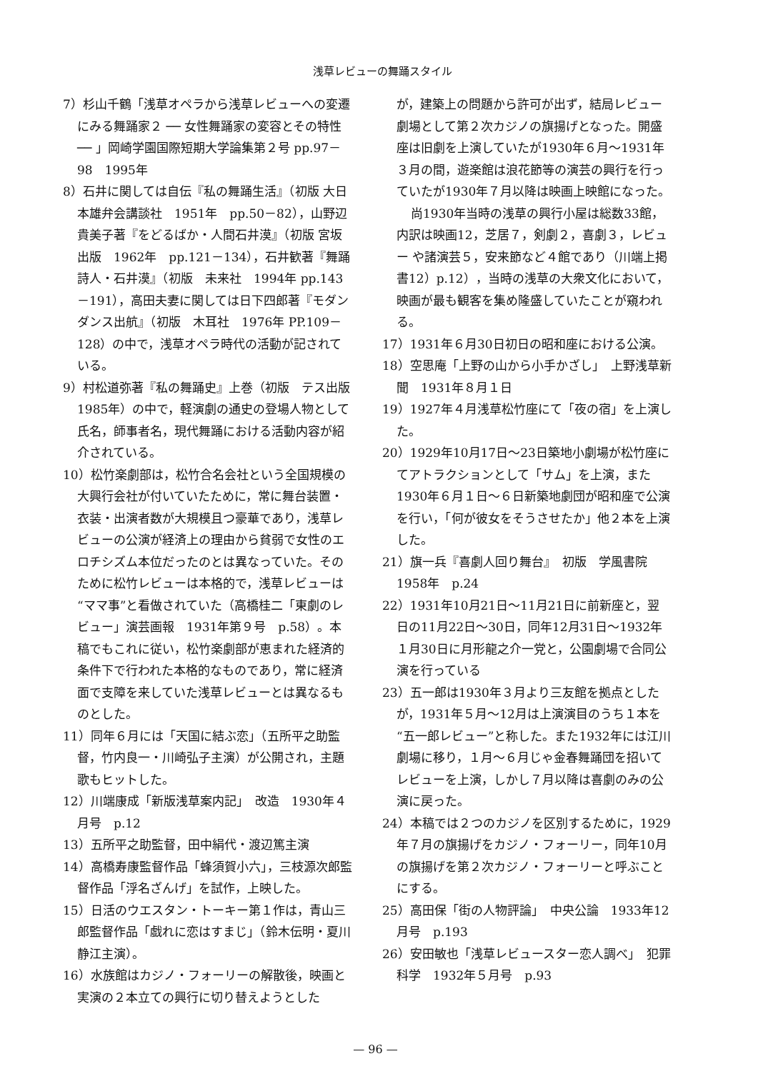浅草レビューの舞踊スタイル
7）杉山千鶴「浅草オペラから浅草レビューへの変遷にみる舞踊家２ ── 女性舞踊家の変容とその特性 ── 」岡崎学園国際短期大学論集第２号 pp.97－98　1995年
8）石井に関しては自伝『私の舞踊生活』（初版 大日本雄弁会講談社　1951年　pp.50－82），山野辺貴美子著『をどるばか・人間石井漠』（初版 宮坂出版　1962年　pp.121－134），石井歓著『舞踊詩人・石井漠』（初版　未来社　1994年 pp.143－191），高田夫妻に関しては日下四郎著『モダンダンス出航』（初版　木耳社　1976年 PP.109－128）の中で，浅草オペラ時代の活動が記されている。
9）村松道弥著『私の舞踊史』上巻（初版　テス出版　1985年）の中で，軽演劇の通史の登場人物として氏名，師事者名，現代舞踊における活動内容が紹介されている。
10）松竹楽劇部は，松竹合名会社という全国規模の大興行会社が付いていたために，常に舞台装置・衣装・出演者数が大規模且つ豪華であり，浅草レビューの公演が経済上の理由から貧弱で女性のエロチシズム本位だったのとは異なっていた。そのために松竹レビューは本格的で，浅草レビューは“ママ事”と看做されていた（高橋桂二「東劇のレビュー」演芸画報　1931年第９号　p.58）。本稿でもこれに従い，松竹楽劇部が恵まれた経済的条件下で行われた本格的なものであり，常に経済面で支障を来していた浅草レビューとは異なるものとした。
11）同年６月には「天国に結ぶ恋」（五所平之助監督，竹内良一・川崎弘子主演）が公開され，主題歌もヒットした。
12）川端康成「新版浅草案内記」　改造　1930年４月号　p.12
13）五所平之助監督，田中絹代・渡辺篤主演
14）高橋寿康監督作品「蜂須賀小六」，三枝源次郎監督作品「浮名ざんげ」を試作，上映した。
15）日活のウエスタン・トーキー第１作は，青山三郎監督作品「戯れに恋はすまじ」（鈴木伝明・夏川静江主演）。
16）水族館はカジノ・フォーリーの解散後，映画と実演の２本立ての興行に切り替えようとした
が，建築上の問題から許可が出ず，結局レビュー劇場として第２次カジノの旗揚げとなった。開盛座は旧劇を上演していたが1930年６月～1931年３月の間，遊楽館は浪花節等の演芸の興行を行っていたが1930年７月以降は映画上映館になった。
尚1930年当時の浅草の興行小屋は総数33館，内訳は映画12，芝居７，剣劇２，喜劇３，レビュー や諸演芸５，安来節など４館であり（川端上掲書12）p.12），当時の浅草の大衆文化において，映画が最も観客を集め隆盛していたことが窺われる。
17）1931年６月30日初日の昭和座における公演。
18）空思庵「上野の山から小手かざし」　上野浅草新聞　1931年８月１日
19）1927年４月浅草松竹座にて「夜の宿」を上演した。
20）1929年10月17日～23日築地小劇場が松竹座にてアトラクションとして「サム」を上演，また1930年６月１日～６日新築地劇団が昭和座で公演を行い，「何が彼女をそうさせたか」他２本を上演した。
21）旗一兵『喜劇人回り舞台』　初版　学風書院 1958年　p.24
22）1931年10月21日～11月21日に前新座と，翌日の11月22日～30日，同年12月31日～1932年１月30日に月形龍之介一党と，公園劇場で合同公演を行っている
23）五一郎は1930年３月より三友館を拠点としたが，1931年５月～12月は上演演目のうち１本を“五一郎レビュー”と称した。また1932年には江川劇場に移り，１月～６月じゃ金春舞踊団を招いてレビューを上演，しかし７月以降は喜劇のみの公演に戻った。
24）本稿では２つのカジノを区別するために，1929年７月の旗揚げをカジノ・フォーリー，同年10月の旗揚げを第２次カジノ・フォーリーと呼ぶことにする。
25）高田保「街の人物評論」　中央公論　1933年12月号　p.193
26）安田敏也「浅草レビュースター恋人調べ」　犯罪科学　1932年５月号　p.93
— 96 —